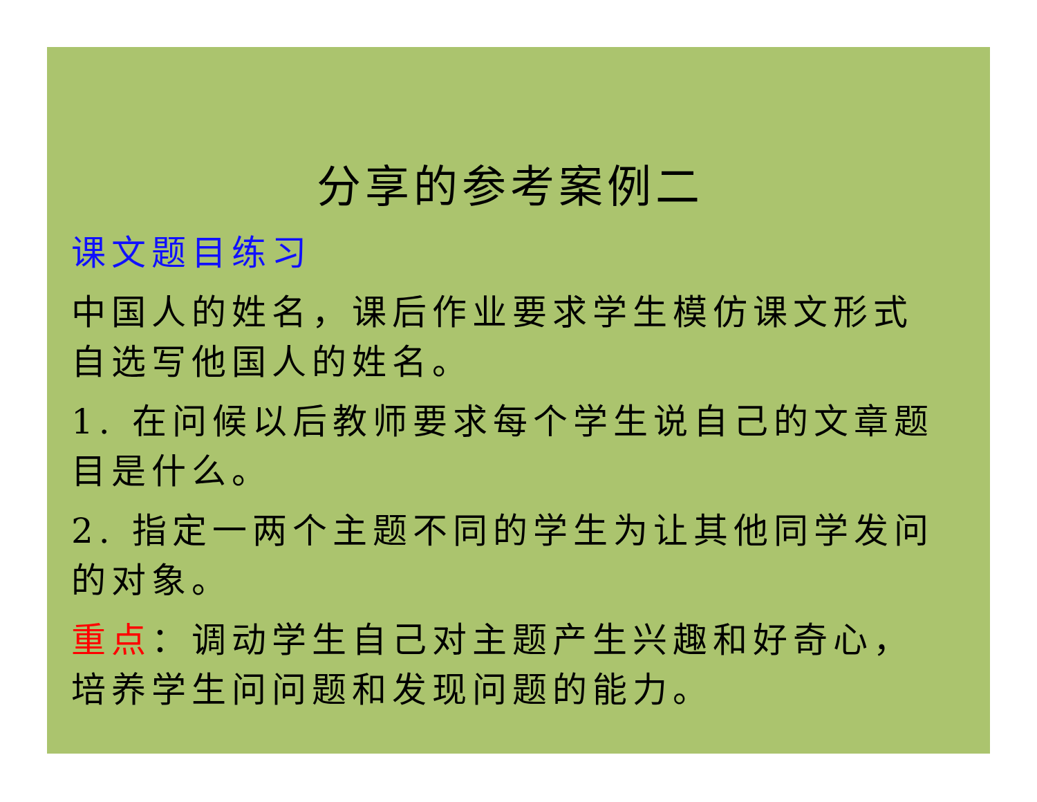分享的参考案例二
课文题目练习
中国人的姓名，课后作业要求学生模仿课文形式自选写他国人的姓名。
1. 在问候以后教师要求每个学生说自己的文章题目是什么。
2. 指定一两个主题不同的学生为让其他同学发问的对象。
重点：调动学生自己对主题产生兴趣和好奇心，培养学生问问题和发现问题的能力。